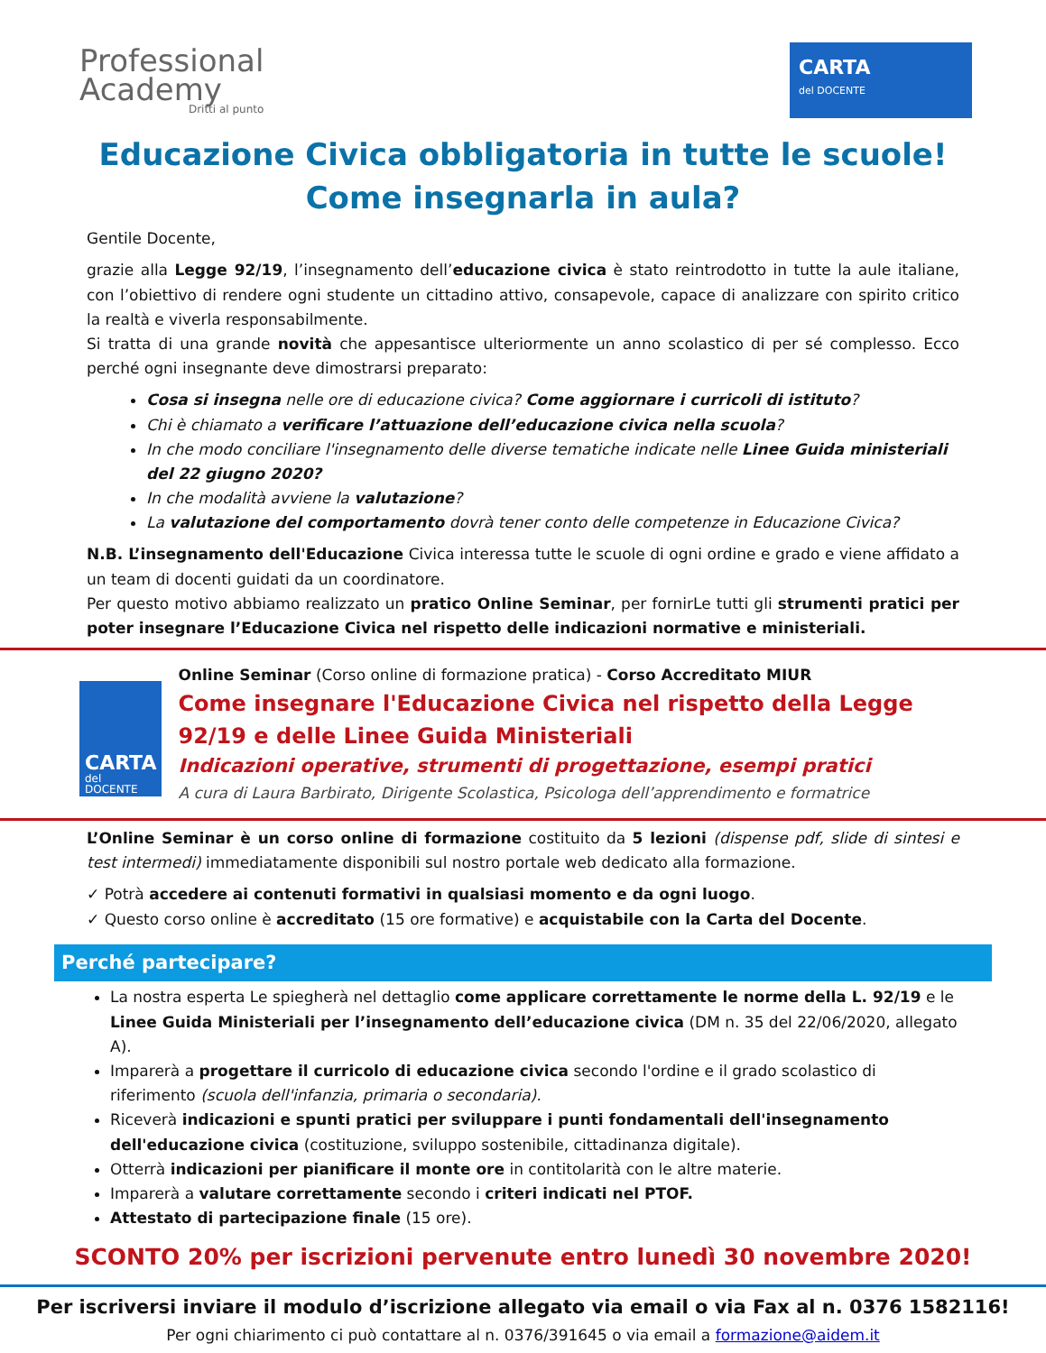Professional
Academy
Dritti al punto
CARTA
del DOCENTE
Educazione Civica obbligatoria in tutte le scuole!
Come insegnarla in aula?
Gentile Docente,
grazie alla Legge 92/19, l’insegnamento dell’educazione civica è stato reintrodotto in tutte la aule italiane, con l’obiettivo di rendere ogni studente un cittadino attivo, consapevole, capace di analizzare con spirito critico la realtà e viverla responsabilmente.
Si tratta di una grande novità che appesantisce ulteriormente un anno scolastico di per sé complesso. Ecco perché ogni insegnante deve dimostrarsi preparato:
Cosa si insegna nelle ore di educazione civica? Come aggiornare i curricoli di istituto?
Chi è chiamato a verificare l’attuazione dell’educazione civica nella scuola?
In che modo conciliare l'insegnamento delle diverse tematiche indicate nelle Linee Guida ministeriali del 22 giugno 2020?
In che modalità avviene la valutazione?
La valutazione del comportamento dovrà tener conto delle competenze in Educazione Civica?
N.B. L’insegnamento dell'Educazione Civica interessa tutte le scuole di ogni ordine e grado e viene affidato a un team di docenti guidati da un coordinatore.
Per questo motivo abbiamo realizzato un pratico Online Seminar, per fornirLe tutti gli strumenti pratici per poter insegnare l’Educazione Civica nel rispetto delle indicazioni normative e ministeriali.
CARTA
del DOCENTE
Online Seminar (Corso online di formazione pratica) - Corso Accreditato MIUR
Come insegnare l'Educazione Civica nel rispetto della Legge 92/19 e delle Linee Guida Ministeriali
Indicazioni operative, strumenti di progettazione, esempi pratici
A cura di Laura Barbirato, Dirigente Scolastica, Psicologa dell’apprendimento e formatrice
L’Online Seminar è un corso online di formazione costituito da 5 lezioni (dispense pdf, slide di sintesi e test intermedi) immediatamente disponibili sul nostro portale web dedicato alla formazione.
✓ Potrà accedere ai contenuti formativi in qualsiasi momento e da ogni luogo.
✓ Questo corso online è accreditato (15 ore formative) e acquistabile con la Carta del Docente.
Perché partecipare?
La nostra esperta Le spiegherà nel dettaglio come applicare correttamente le norme della L. 92/19 e le Linee Guida Ministeriali per l’insegnamento dell’educazione civica (DM n. 35 del 22/06/2020, allegato A).
Imparerà a progettare il curricolo di educazione civica secondo l'ordine e il grado scolastico di riferimento (scuola dell'infanzia, primaria o secondaria).
Riceverà indicazioni e spunti pratici per sviluppare i punti fondamentali dell'insegnamento dell'educazione civica (costituzione, sviluppo sostenibile, cittadinanza digitale).
Otterrà indicazioni per pianificare il monte ore in contitolarità con le altre materie.
Imparerà a valutare correttamente secondo i criteri indicati nel PTOF.
Attestato di partecipazione finale (15 ore).
SCONTO 20% per iscrizioni pervenute entro lunedì 30 novembre 2020!
Per iscriversi inviare il modulo d’iscrizione allegato via email o via Fax al n. 0376 1582116!
Per ogni chiarimento ci può contattare al n. 0376/391645 o via email a formazione@aidem.it